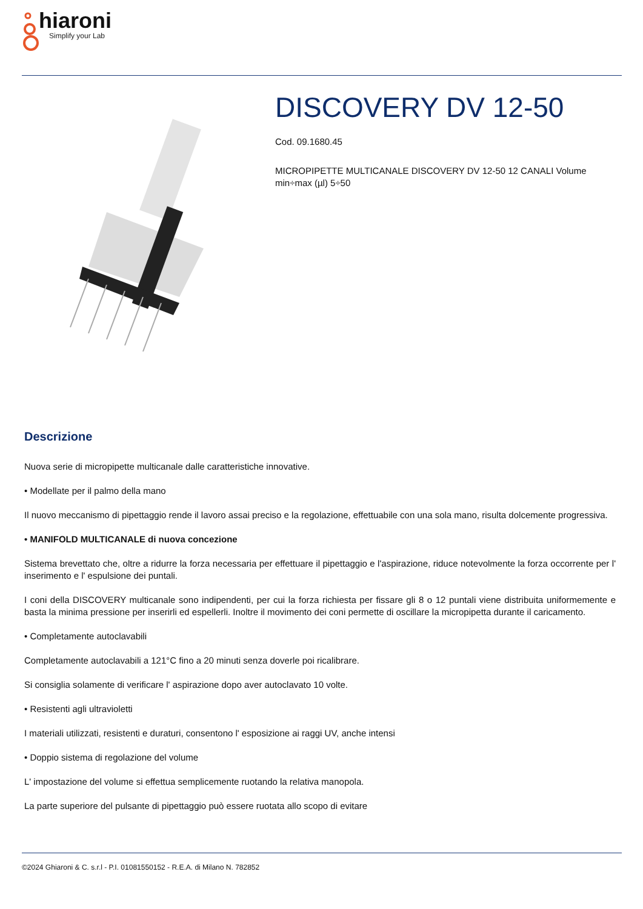hiaroni
Simplify your Lab
DISCOVERY DV 12-50
Cod. 09.1680.45
MICROPIPETTE MULTICANALE DISCOVERY DV 12-50 12 CANALI Volume min÷max (µl) 5÷50
Descrizione
Nuova serie di micropipette multicanale dalle caratteristiche innovative.
• Modellate per il palmo della mano
Il nuovo meccanismo di pipettaggio rende il lavoro assai preciso e la regolazione, effettuabile con una sola mano, risulta dolcemente progressiva.
• MANIFOLD MULTICANALE di nuova concezione
Sistema brevettato che, oltre a ridurre la forza necessaria per effettuare il pipettaggio e l'aspirazione, riduce notevolmente la forza occorrente per l' inserimento e l' espulsione dei puntali.
I coni della DISCOVERY multicanale sono indipendenti, per cui la forza richiesta per fissare gli 8 o 12 puntali viene distribuita uniformemente e basta la minima pressione per inserirli ed espellerli. Inoltre il movimento dei coni permette di oscillare la micropipetta durante il caricamento.
• Completamente autoclavabili
Completamente autoclavabili a 121°C fino a 20 minuti senza doverle poi ricalibrare.
Si consiglia solamente di verificare l' aspirazione dopo aver autoclavato 10 volte.
• Resistenti agli ultravioletti
I materiali utilizzati, resistenti e duraturi, consentono l' esposizione ai raggi UV, anche intensi
• Doppio sistema di regolazione del volume
L' impostazione del volume si effettua semplicemente ruotando la relativa manopola.
La parte superiore del pulsante di pipettaggio può essere ruotata allo scopo di evitare
©2024 Ghiaroni & C. s.r.l - P.I. 01081550152 - R.E.A. di Milano N. 782852